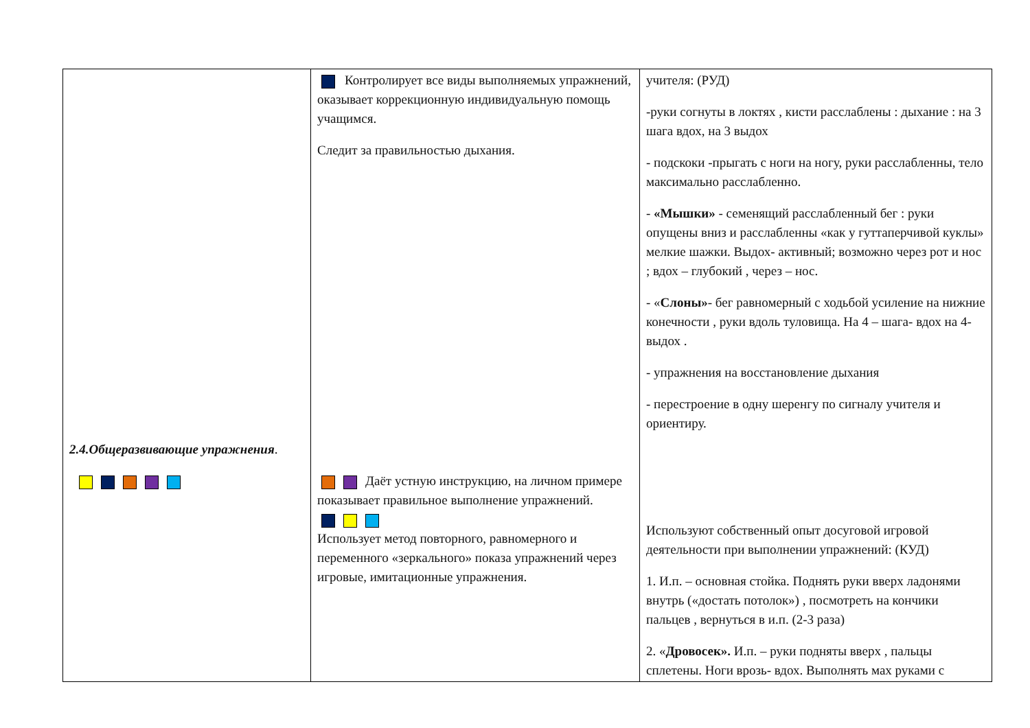| 2.4.Общеразвивающие упражнения . | Контролирует все виды выполняемых упражнений, оказывает коррекционную индивидуальную помощь учащимся. Следит за правильностью дыхания. Даёт устную инструкцию, на личном примере показывает правильное выполнение упражнений. Использует метод повторного, равномерного и переменного «зеркального» показа упражнений через игровые, имитационные упражнения. | учителя: (РУД) -руки согнуты в локтях , кисти расслаблены : дыхание : на 3 шага вдох, на 3 выдох - подскоки -прыгать с ноги на ногу, руки расслабленны, тело максимально расслабленно. - «Мышки» - семенящий расслабленный бег : руки опущены вниз и расслабленны «как у гуттаперчивой куклы» мелкие шажки. Выдох- активный; возможно через рот и нос ; вдох – глубокий , через – нос. - « Слоны» - бег равномерный с ходьбой усиление на нижние конечности , руки вдоль туловища. На 4 – шага- вдох на 4- выдох . - упражнения на восстановление дыхания - перестроение в одну шеренгу по сигналу учителя и ориентиру. Используют собственный опыт досуговой игровой деятельности при выполнении упражнений: (КУД) 1. И.п. – основная стойка. Поднять руки вверх ладонями внутрь («достать потолок») , посмотреть на кончики пальцев , вернуться в и.п. (2-3 раза) 2. « Дровосек». И.п. – руки подняты вверх , пальцы сплетены. Ноги врозь- вдох. Выполнять мах руками с |